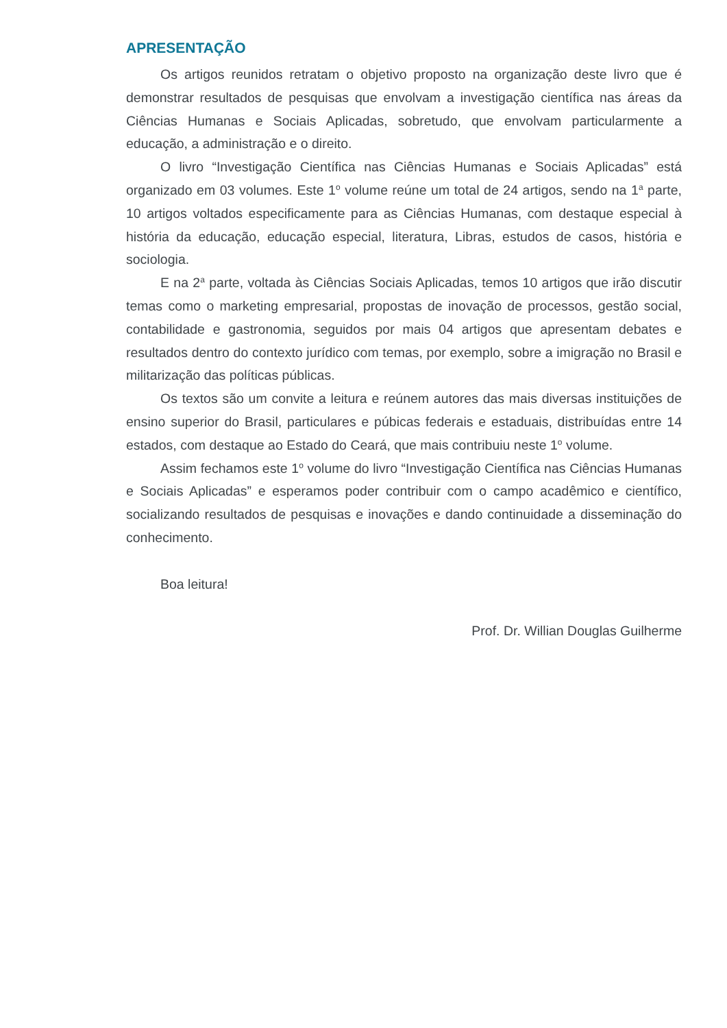APRESENTAÇÃO
Os artigos reunidos retratam o objetivo proposto na organização deste livro que é demonstrar resultados de pesquisas que envolvam a investigação científica nas áreas da Ciências Humanas e Sociais Aplicadas, sobretudo, que envolvam particularmente a educação, a administração e o direito.
O livro “Investigação Científica nas Ciências Humanas e Sociais Aplicadas” está organizado em 03 volumes. Este 1<sup>o</sup> volume reúne um total de 24 artigos, sendo na 1<sup>a</sup> parte, 10 artigos voltados especificamente para as Ciências Humanas, com destaque especial à história da educação, educação especial, literatura, Libras, estudos de casos, história e sociologia.
E na 2<sup>a</sup> parte, voltada às Ciências Sociais Aplicadas, temos 10 artigos que irão discutir temas como o marketing empresarial, propostas de inovação de processos, gestão social, contabilidade e gastronomia, seguidos por mais 04 artigos que apresentam debates e resultados dentro do contexto jurídico com temas, por exemplo, sobre a imigração no Brasil e militarização das políticas públicas.
Os textos são um convite a leitura e reúnem autores das mais diversas instituições de ensino superior do Brasil, particulares e púbicas federais e estaduais, distribuídas entre 14 estados, com destaque ao Estado do Ceará, que mais contribuiu neste 1<sup>o</sup> volume.
Assim fechamos este 1<sup>o</sup> volume do livro “Investigação Científica nas Ciências Humanas e Sociais Aplicadas” e esperamos poder contribuir com o campo acadêmico e científico, socializando resultados de pesquisas e inovações e dando continuidade a disseminação do conhecimento.
Boa leitura!
Prof. Dr. Willian Douglas Guilherme